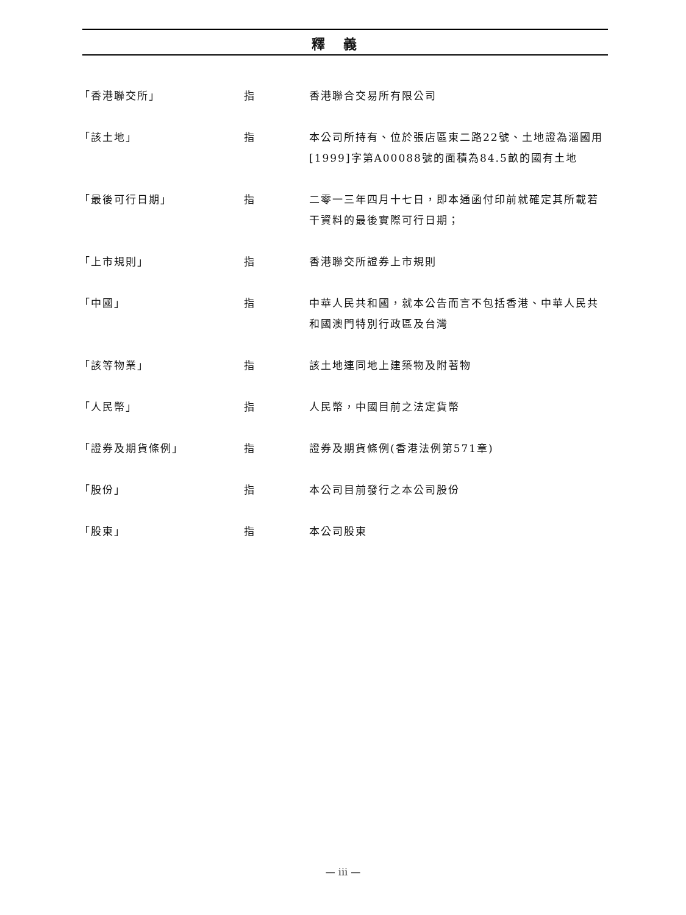釋義
| 「香港聯交所」 | 指 | 香港聯合交易所有限公司 |
| 「該土地」 | 指 | 本公司所持有、位於張店區東二路22號、土地證為淄國用[1999]字第A00088號的面積為84.5畝的國有土地 |
| 「最後可行日期」 | 指 | 二零一三年四月十七日，即本通函付印前就確定其所載若干資料的最後實際可行日期； |
| 「上市規則」 | 指 | 香港聯交所證券上市規則 |
| 「中國」 | 指 | 中華人民共和國，就本公告而言不包括香港、中華人民共和國澳門特別行政區及台灣 |
| 「該等物業」 | 指 | 該土地連同地上建築物及附著物 |
| 「人民幣」 | 指 | 人民幣，中國目前之法定貨幣 |
| 「證券及期貨條例」 | 指 | 證券及期貨條例(香港法例第571章) |
| 「股份」 | 指 | 本公司目前發行之本公司股份 |
| 「股東」 | 指 | 本公司股東 |
— iii —